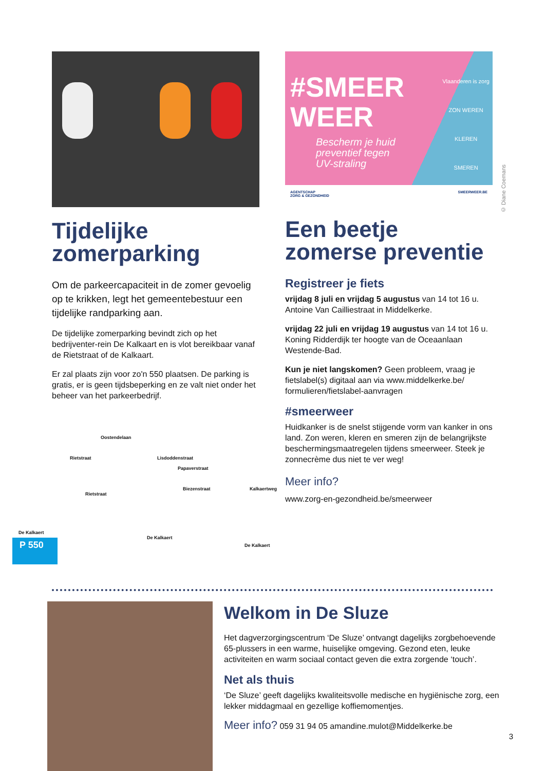Tijdelijke zomerparking
Om de parkeercapaciteit in de zomer gevoelig op te krikken, legt het gemeentebestuur een tijdelijke randparking aan.
De tijdelijke zomerparking bevindt zich op het bedrijventer-rein De Kalkaart en is vlot bereikbaar vanaf de Rietstraat of de Kalkaart.
Er zal plaats zijn voor zo'n 550 plaatsen. De parking is gratis, er is geen tijdsbeperking en ze valt niet onder het beheer van het parkeerbedrijf.
Oostendelaan
Rietstraat Lisdoddenstraat
Papaverstraat
Rietstraat
Biezenstraat Kalkaertweg
De Kalkaert
De Kalkaert
De Kalkaert
P 550
#SMEER
WEER
Bescherm je huid
preventief tegen
UV-straling
Vlaanderen is zorg
ZON WEREN
KLEREN
SMEREN
AGENTSCHAP
ZORG & GEZONDHEID SMEERWEER.BE
Een beetje zomerse preventie
Registreer je fiets
vrijdag 8 juli en vrijdag 5 augustus van 14 tot 16 u.
Antoine Van Cailliestraat in Middelkerke.
vrijdag 22 juli en vrijdag 19 augustus van 14 tot 16 u.
Koning Ridderdijk ter hoogte van de Oceaanlaan Westende-Bad.
Kun je niet langskomen? Geen probleem, vraag je fietslabel(s) digitaal aan via www.middelkerke.be/ formulieren/fietslabel-aanvragen
#smeerweer
Huidkanker is de snelst stijgende vorm van kanker in ons land. Zon weren, kleren en smeren zijn de belangrijkste beschermingsmaatregelen tijdens smeerweer. Steek je zonnecrème dus niet te ver weg!
Meer info?
www.zorg-en-gezondheid.be/smeerweer
© Diane Coemans
Welkom in De Sluze
Het dagverzorgingscentrum ‘De Sluze’ ontvangt dagelijks zorgbehoevende 65-plussers in een warme, huiselijke omgeving. Gezond eten, leuke activiteiten en warm sociaal contact geven die extra zorgende ‘touch’.
Net als thuis
‘De Sluze’ geeft dagelijks kwaliteitsvolle medische en hygiënische zorg, een lekker middagmaal en gezellige koffiemomentjes.
Meer info? 059 31 94 05 amandine.mulot@Middelkerke.be
3